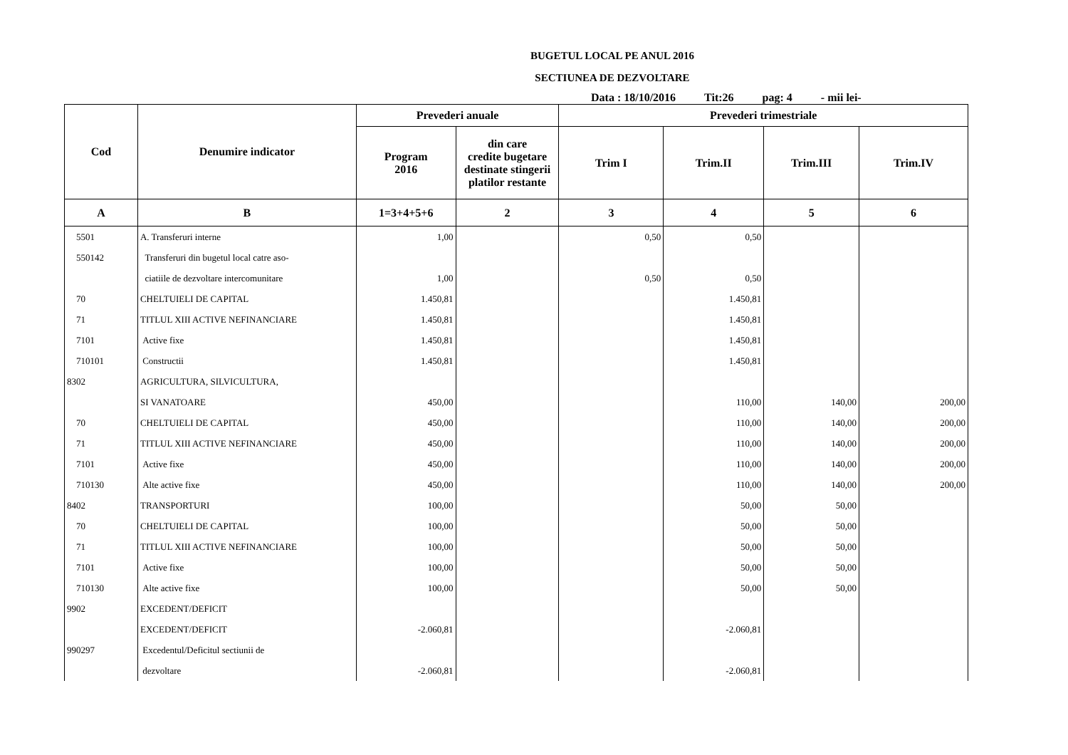BUGETUL LOCAL PE ANUL 2016
SECTIUNEA DE DEZVOLTARE
Data : 18/10/2016 Tit:26 pag: 4 - mii lei-
| Cod | Denumire indicator | Prevederi anuale | | Prevederi trimestriale | | | |
| --- | --- | --- | --- | --- | --- | --- | --- |
| | | Program 2016 | din care credite bugetare destinate stingerii platilor restante | Trim I | Trim.II | Trim.III | Trim.IV |
| A | B | 1=3+4+5+6 | 2 | 3 | 4 | 5 | 6 |
| 5501 | A. Transferuri interne | 1,00 | | 0,50 | 0,50 | | |
| 550142 | Transferuri din bugetul local catre aso- | | | | | | |
| | ciatiile de dezvoltare intercomunitare | 1,00 | | 0,50 | 0,50 | | |
| 70 | CHELTUIELI DE CAPITAL | 1.450,81 | | | 1.450,81 | | |
| 71 | TITLUL XIII ACTIVE NEFINANCIARE | 1.450,81 | | | 1.450,81 | | |
| 7101 | Active fixe | 1.450,81 | | | 1.450,81 | | |
| 710101 | Constructii | 1.450,81 | | | 1.450,81 | | |
| 8302 | AGRICULTURA, SILVICULTURA, | | | | | | |
| | SI VANATOARE | 450,00 | | | 110,00 | 140,00 | 200,00 |
| 70 | CHELTUIELI DE CAPITAL | 450,00 | | | 110,00 | 140,00 | 200,00 |
| 71 | TITLUL XIII ACTIVE NEFINANCIARE | 450,00 | | | 110,00 | 140,00 | 200,00 |
| 7101 | Active fixe | 450,00 | | | 110,00 | 140,00 | 200,00 |
| 710130 | Alte active fixe | 450,00 | | | 110,00 | 140,00 | 200,00 |
| 8402 | TRANSPORTURI | 100,00 | | | 50,00 | 50,00 | |
| 70 | CHELTUIELI DE CAPITAL | 100,00 | | | 50,00 | 50,00 | |
| 71 | TITLUL XIII ACTIVE NEFINANCIARE | 100,00 | | | 50,00 | 50,00 | |
| 7101 | Active fixe | 100,00 | | | 50,00 | 50,00 | |
| 710130 | Alte active fixe | 100,00 | | | 50,00 | 50,00 | |
| 9902 | EXCEDENT/DEFICIT | | | | | | |
| | EXCEDENT/DEFICIT | -2.060,81 | | | -2.060,81 | | |
| 990297 | Excedentul/Deficitul sectiunii de | | | | | | |
| | dezvoltare | -2.060,81 | | | -2.060,81 | | |